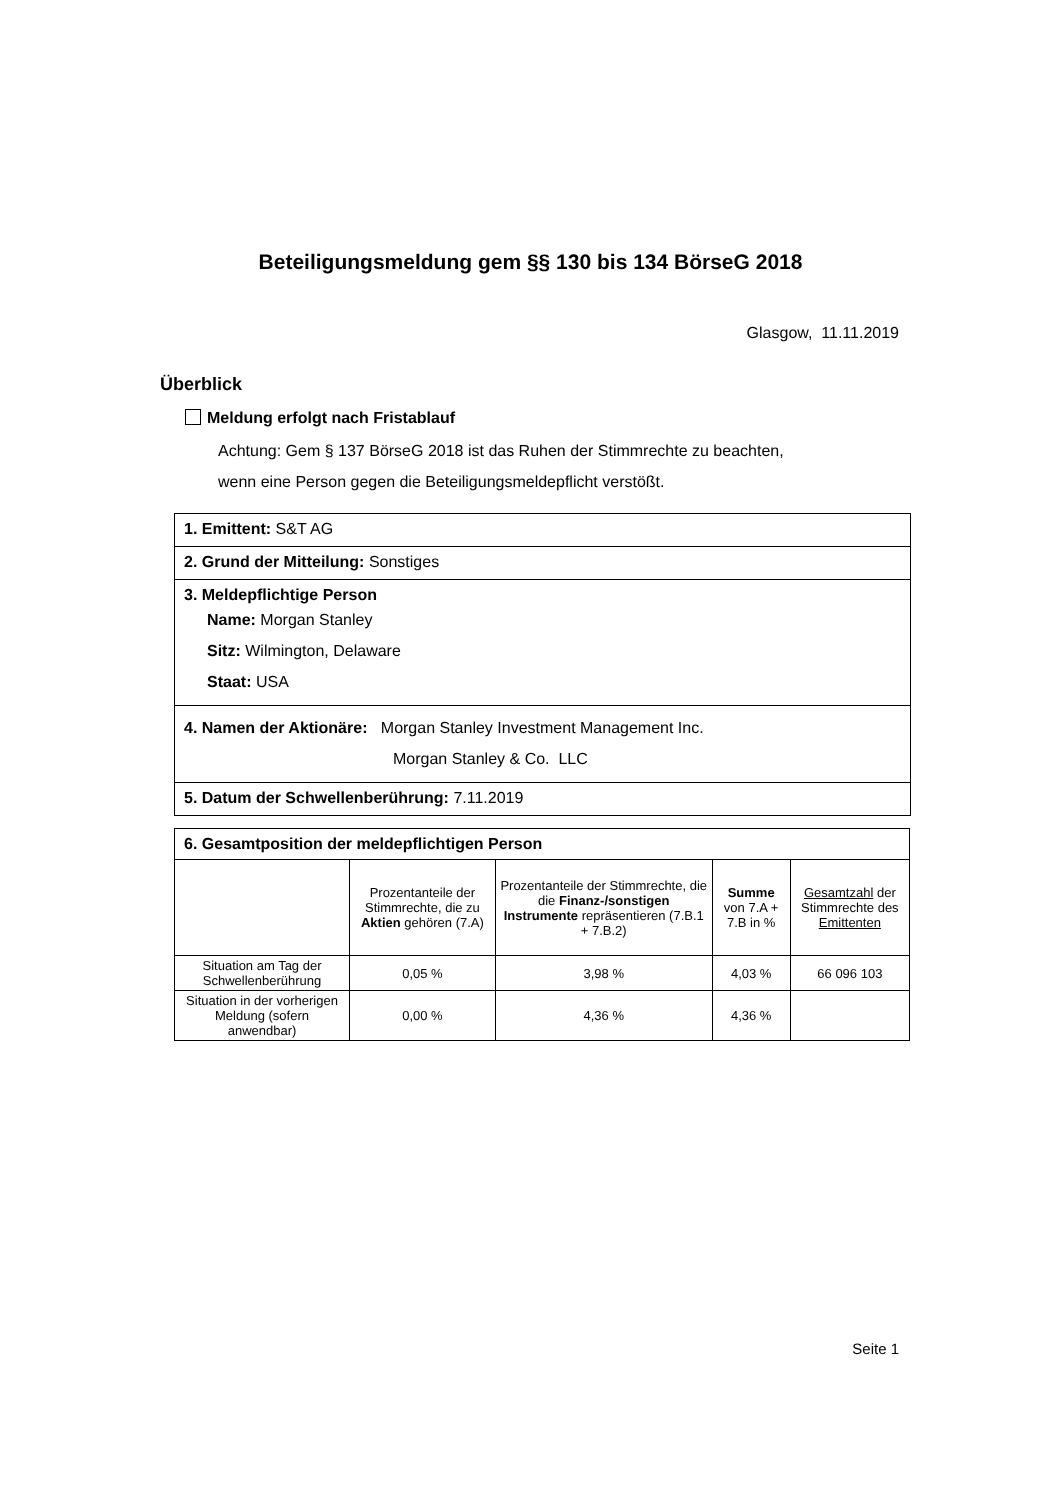Beteiligungsmeldung gem §§ 130 bis 134 BörseG 2018
Glasgow, 11.11.2019
Überblick
Meldung erfolgt nach Fristablauf
Achtung: Gem § 137 BörseG 2018 ist das Ruhen der Stimmrechte zu beachten,
wenn eine Person gegen die Beteiligungsmeldepflicht verstößt.
1. Emittent: S&T AG
2. Grund der Mitteilung: Sonstiges
3. Meldepflichtige Person
Name: Morgan Stanley
Sitz: Wilmington, Delaware
Staat: USA
4. Namen der Aktionäre: Morgan Stanley Investment Management Inc.
Morgan Stanley & Co. LLC
5. Datum der Schwellenberührung: 7.11.2019
| 6. Gesamtposition der meldepflichtigen Person | | | | |
| --- | --- | --- | --- | --- |
| | Prozentanteile der Stimmrechte, die zu Aktien gehören (7.A) | Prozentanteile der Stimmrechte, die die Finanz-/sonstigen Instrumente repräsentieren (7.B.1 + 7.B.2) | Summe von 7.A + 7.B in % | Gesamtzahl der Stimmrechte des Emittenten |
| Situation am Tag der Schwellenberührung | 0,05 % | 3,98 % | 4,03 % | 66 096 103 |
| Situation in der vorherigen Meldung (sofern anwendbar) | 0,00 % | 4,36 % | 4,36 % | |
Seite 1